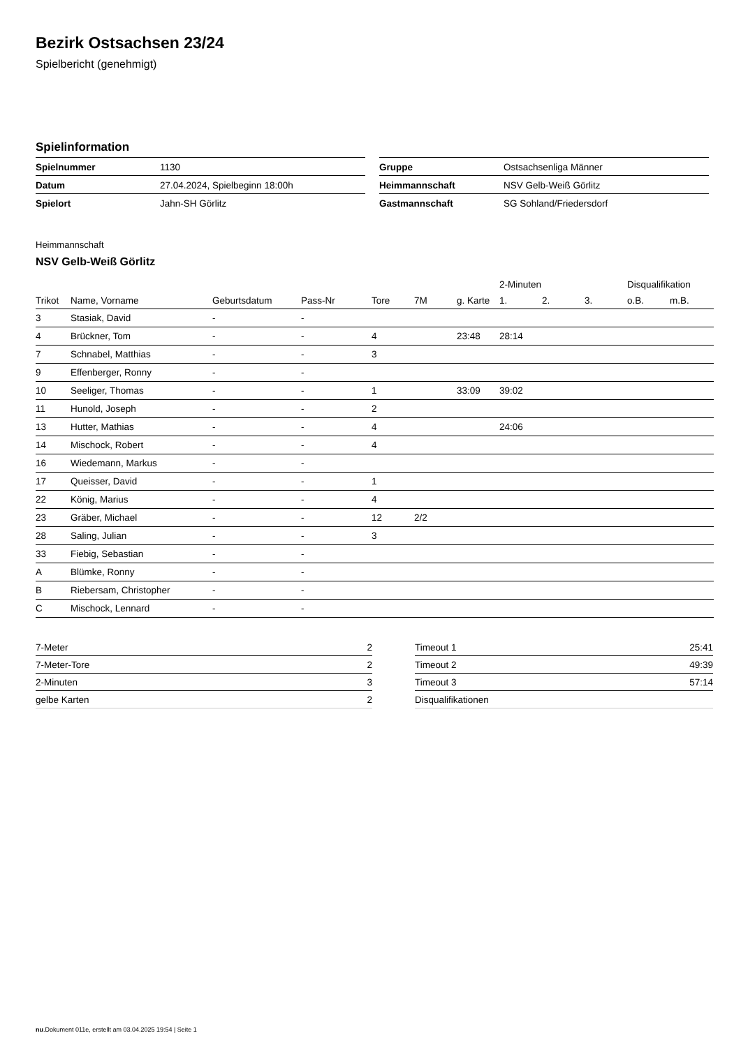Bezirk Ostsachsen 23/24
Spielbericht (genehmigt)
Spielinformation
| Spielnummer | 1130 |
| Datum | 27.04.2024, Spielbeginn 18:00h |
| Spielort | Jahn-SH Görlitz |
| Gruppe | Ostsachsenliga Männer |
| Heimmannschaft | NSV Gelb-Weiß Görlitz |
| Gastmannschaft | SG Sohland/Friedersdorf |
Heimmannschaft
NSV Gelb-Weiß Görlitz
| | | | | | | | 2-Minuten | | | Disqualifikation | |
| --- | --- | --- | --- | --- | --- | --- | --- | --- | --- | --- | --- |
| Trikot | Name, Vorname | Geburtsdatum | Pass-Nr | Tore | 7M | g. Karte | 1. | 2. | 3. | o.B. | m.B. |
| 3 | Stasiak, David | - | - | | | | | | | | |
| 4 | Brückner, Tom | - | - | 4 | | 23:48 | 28:14 | | | | |
| 7 | Schnabel, Matthias | - | - | 3 | | | | | | | |
| 9 | Effenberger, Ronny | - | - | | | | | | | | |
| 10 | Seeliger, Thomas | - | - | 1 | | 33:09 | 39:02 | | | | |
| 11 | Hunold, Joseph | - | - | 2 | | | | | | | |
| 13 | Hutter, Mathias | - | - | 4 | | | 24:06 | | | | |
| 14 | Mischock, Robert | - | - | 4 | | | | | | | |
| 16 | Wiedemann, Markus | - | - | | | | | | | | |
| 17 | Queisser, David | - | - | 1 | | | | | | | |
| 22 | König, Marius | - | - | 4 | | | | | | | |
| 23 | Gräber, Michael | - | - | 12 | 2/2 | | | | | | |
| 28 | Saling, Julian | - | - | 3 | | | | | | | |
| 33 | Fiebig, Sebastian | - | - | | | | | | | | |
| A | Blümke, Ronny | - | - | | | | | | | | |
| B | Riebersam, Christopher | - | - | | | | | | | | |
| C | Mischock, Lennard | - | - | | | | | | | | |
| 7-Meter | 2 |
| 7-Meter-Tore | 2 |
| 2-Minuten | 3 |
| gelbe Karten | 2 |
| Timeout 1 | 25:41 |
| Timeout 2 | 49:39 |
| Timeout 3 | 57:14 |
| Disqualifikationen | |
nu.Dokument 011e, erstellt am 03.04.2025 19:54 | Seite 1